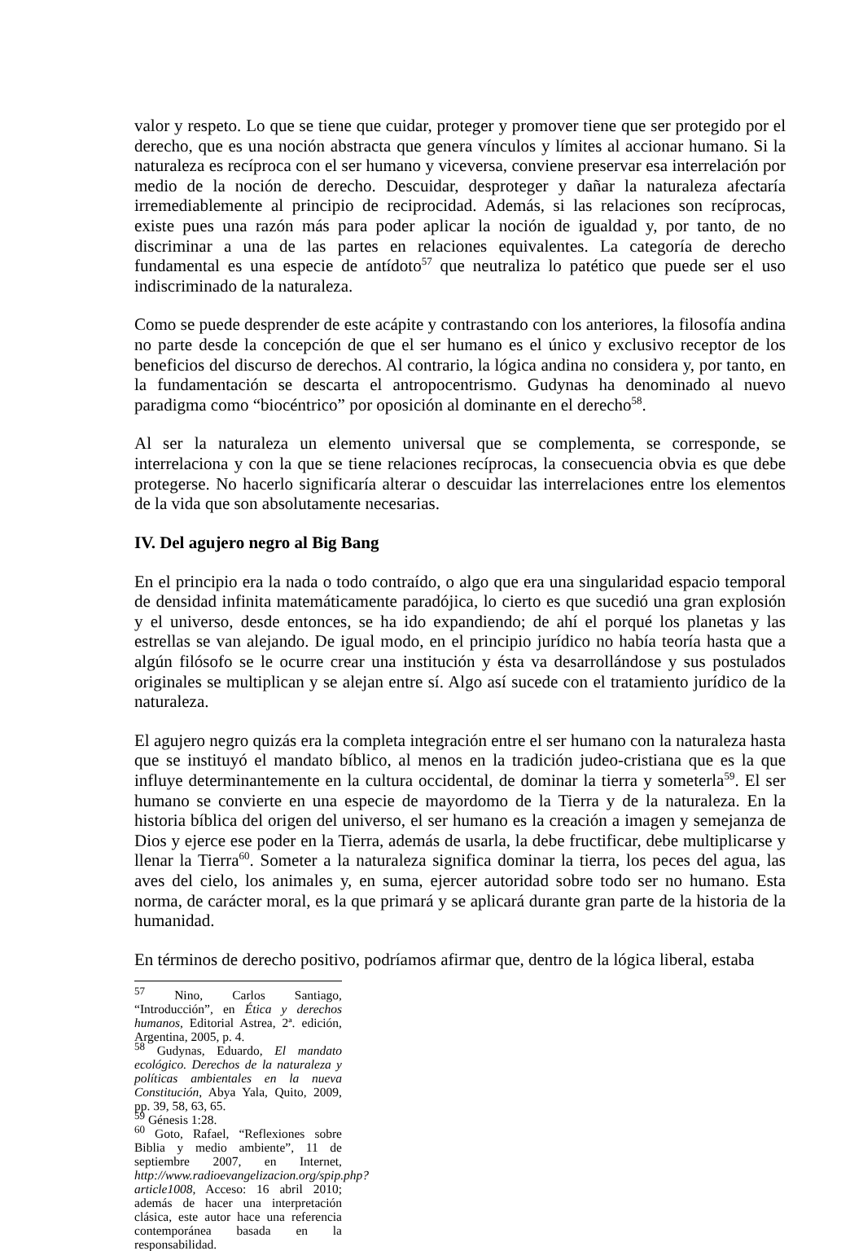valor y respeto. Lo que se tiene que cuidar, proteger y promover tiene que ser protegido por el derecho, que es una noción abstracta que genera vínculos y límites al accionar humano. Si la naturaleza es recíproca con el ser humano y viceversa, conviene preservar esa interrelación por medio de la noción de derecho. Descuidar, desproteger y dañar la naturaleza afectaría irremediablemente al principio de reciprocidad. Además, si las relaciones son recíprocas, existe pues una razón más para poder aplicar la noción de igualdad y, por tanto, de no discriminar a una de las partes en relaciones equivalentes. La categoría de derecho fundamental es una especie de antídoto<sup>57</sup> que neutraliza lo patético que puede ser el uso indiscriminado de la naturaleza.
Como se puede desprender de este acápite y contrastando con los anteriores, la filosofía andina no parte desde la concepción de que el ser humano es el único y exclusivo receptor de los beneficios del discurso de derechos. Al contrario, la lógica andina no considera y, por tanto, en la fundamentación se descarta el antropocentrismo. Gudynas ha denominado al nuevo paradigma como “biocéntrico” por oposición al dominante en el derecho<sup>58</sup>.
Al ser la naturaleza un elemento universal que se complementa, se corresponde, se interrelaciona y con la que se tiene relaciones recíprocas, la consecuencia obvia es que debe protegerse. No hacerlo significaría alterar o descuidar las interrelaciones entre los elementos de la vida que son absolutamente necesarias.
IV. Del agujero negro al Big Bang
En el principio era la nada o todo contraído, o algo que era una singularidad espacio temporal de densidad infinita matemáticamente paradójica, lo cierto es que sucedió una gran explosión y el universo, desde entonces, se ha ido expandiendo; de ahí el porqué los planetas y las estrellas se van alejando. De igual modo, en el principio jurídico no había teoría hasta que a algún filósofo se le ocurre crear una institución y ésta va desarrollándose y sus postulados originales se multiplican y se alejan entre sí. Algo así sucede con el tratamiento jurídico de la naturaleza.
El agujero negro quizás era la completa integración entre el ser humano con la naturaleza hasta que se instituyó el mandato bíblico, al menos en la tradición judeo-cristiana que es la que influye determinantemente en la cultura occidental, de dominar la tierra y someterla<sup>59</sup>. El ser humano se convierte en una especie de mayordomo de la Tierra y de la naturaleza. En la historia bíblica del origen del universo, el ser humano es la creación a imagen y semejanza de Dios y ejerce ese poder en la Tierra, además de usarla, la debe fructificar, debe multiplicarse y llenar la Tierra<sup>60</sup>. Someter a la naturaleza significa dominar la tierra, los peces del agua, las aves del cielo, los animales y, en suma, ejercer autoridad sobre todo ser no humano. Esta norma, de carácter moral, es la que primará y se aplicará durante gran parte de la historia de la humanidad.
En términos de derecho positivo, podríamos afirmar que, dentro de la lógica liberal, estaba
<sup>57</sup> Nino, Carlos Santiago, “Introducción”, en Ética y derechos humanos, Editorial Astrea, 2ª. edición, Argentina, 2005, p. 4.
<sup>58</sup> Gudynas, Eduardo, El mandato ecológico. Derechos de la naturaleza y políticas ambientales en la nueva Constitución, Abya Yala, Quito, 2009, pp. 39, 58, 63, 65.
<sup>59</sup> Génesis 1:28.
<sup>60</sup> Goto, Rafael, “Reflexiones sobre Biblia y medio ambiente”, 11 de septiembre 2007, en Internet, http://www.radioevangelizacion.org/spip.php?article1008, Acceso: 16 abril 2010; además de hacer una interpretación clásica, este autor hace una referencia contemporánea basada en la responsabilidad.